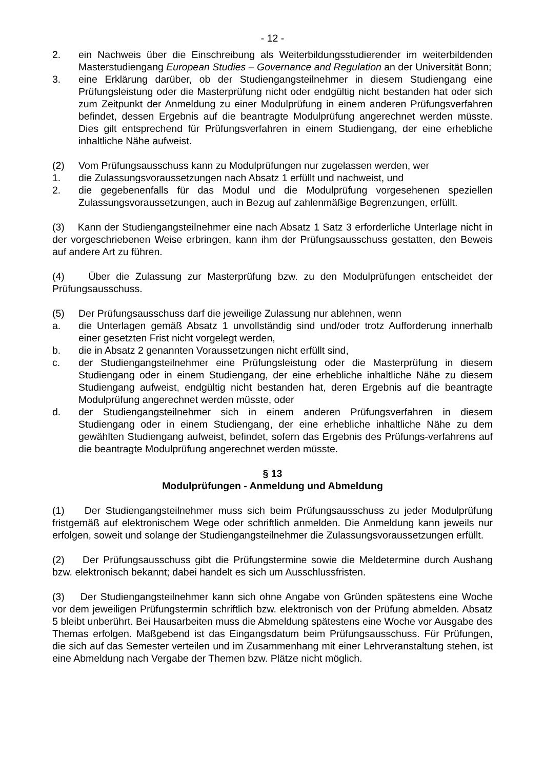- 12 -
2. ein Nachweis über die Einschreibung als Weiterbildungsstudierender im weiterbildenden Masterstudiengang European Studies – Governance and Regulation an der Universität Bonn;
3. eine Erklärung darüber, ob der Studiengangsteilnehmer in diesem Studiengang eine Prüfungsleistung oder die Masterprüfung nicht oder endgültig nicht bestanden hat oder sich zum Zeitpunkt der Anmeldung zu einer Modulprüfung in einem anderen Prüfungsverfahren befindet, dessen Ergebnis auf die beantragte Modulprüfung angerechnet werden müsste. Dies gilt entsprechend für Prüfungsverfahren in einem Studiengang, der eine erhebliche inhaltliche Nähe aufweist.
(2) Vom Prüfungsausschuss kann zu Modulprüfungen nur zugelassen werden, wer
1. die Zulassungsvoraussetzungen nach Absatz 1 erfüllt und nachweist, und
2. die gegebenenfalls für das Modul und die Modulprüfung vorgesehenen speziellen Zulassungsvoraussetzungen, auch in Bezug auf zahlenmäßige Begrenzungen, erfüllt.
(3) Kann der Studiengangsteilnehmer eine nach Absatz 1 Satz 3 erforderliche Unterlage nicht in der vorgeschriebenen Weise erbringen, kann ihm der Prüfungsausschuss gestatten, den Beweis auf andere Art zu führen.
(4) Über die Zulassung zur Masterprüfung bzw. zu den Modulprüfungen entscheidet der Prüfungsausschuss.
(5) Der Prüfungsausschuss darf die jeweilige Zulassung nur ablehnen, wenn
a. die Unterlagen gemäß Absatz 1 unvollständig sind und/oder trotz Aufforderung innerhalb einer gesetzten Frist nicht vorgelegt werden,
b. die in Absatz 2 genannten Voraussetzungen nicht erfüllt sind,
c. der Studiengangsteilnehmer eine Prüfungsleistung oder die Masterprüfung in diesem Studiengang oder in einem Studiengang, der eine erhebliche inhaltliche Nähe zu diesem Studiengang aufweist, endgültig nicht bestanden hat, deren Ergebnis auf die beantragte Modulprüfung angerechnet werden müsste, oder
d. der Studiengangsteilnehmer sich in einem anderen Prüfungsverfahren in diesem Studiengang oder in einem Studiengang, der eine erhebliche inhaltliche Nähe zu dem gewählten Studiengang aufweist, befindet, sofern das Ergebnis des Prüfungs-verfahrens auf die beantragte Modulprüfung angerechnet werden müsste.
§ 13
Modulprüfungen - Anmeldung und Abmeldung
(1) Der Studiengangsteilnehmer muss sich beim Prüfungsausschuss zu jeder Modulprüfung fristgemäß auf elektronischem Wege oder schriftlich anmelden. Die Anmeldung kann jeweils nur erfolgen, soweit und solange der Studiengangsteilnehmer die Zulassungsvoraussetzungen erfüllt.
(2) Der Prüfungsausschuss gibt die Prüfungstermine sowie die Meldetermine durch Aushang bzw. elektronisch bekannt; dabei handelt es sich um Ausschlussfristen.
(3) Der Studiengangsteilnehmer kann sich ohne Angabe von Gründen spätestens eine Woche vor dem jeweiligen Prüfungstermin schriftlich bzw. elektronisch von der Prüfung abmelden. Absatz 5 bleibt unberührt. Bei Hausarbeiten muss die Abmeldung spätestens eine Woche vor Ausgabe des Themas erfolgen. Maßgebend ist das Eingangsdatum beim Prüfungsausschuss. Für Prüfungen, die sich auf das Semester verteilen und im Zusammenhang mit einer Lehrveranstaltung stehen, ist eine Abmeldung nach Vergabe der Themen bzw. Plätze nicht möglich.